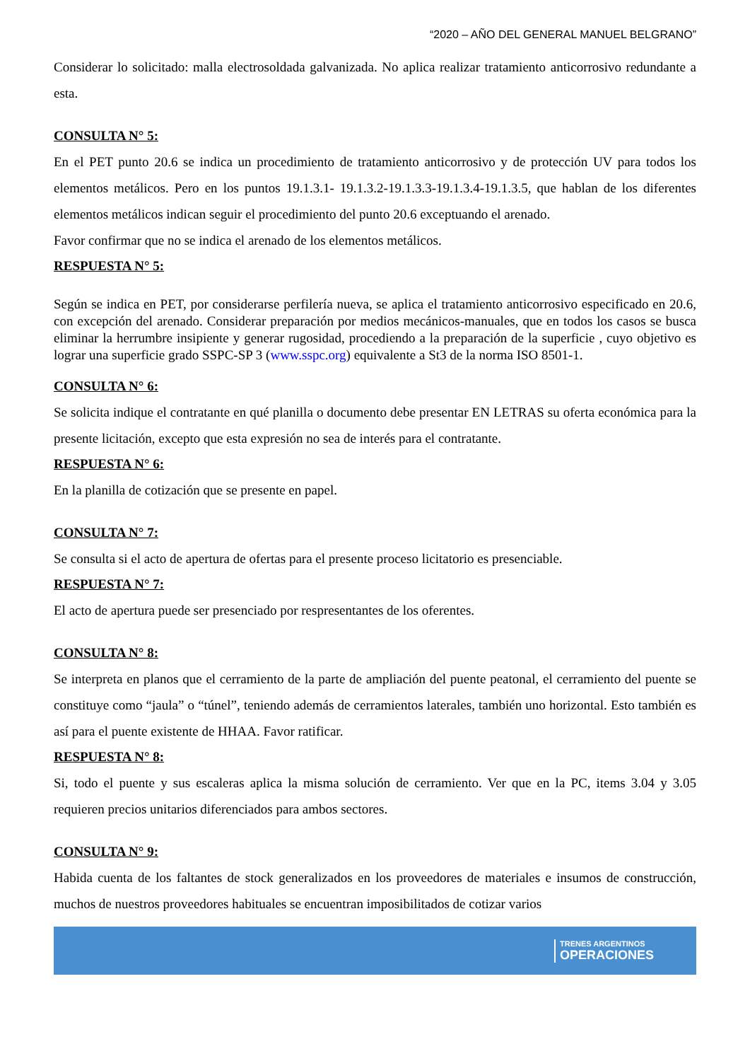“2020 – AÑO DEL GENERAL MANUEL BELGRANO”
Considerar lo solicitado: malla electrosoldada galvanizada. No aplica realizar tratamiento anticorrosivo redundante a esta.
CONSULTA N° 5:
En el PET punto 20.6 se indica un procedimiento de tratamiento anticorrosivo y de protección UV para todos los elementos metálicos. Pero en los puntos 19.1.3.1- 19.1.3.2-19.1.3.3-19.1.3.4-19.1.3.5, que hablan de los diferentes elementos metálicos indican seguir el procedimiento del punto 20.6 exceptuando el arenado.
Favor confirmar que no se indica el arenado de los elementos metálicos.
RESPUESTA N° 5:
Según se indica en PET, por considerarse perfilería nueva, se aplica el tratamiento anticorrosivo especificado en 20.6, con excepción del arenado. Considerar preparación por medios mecánicos-manuales, que en todos los casos se busca eliminar la herrumbre insipiente y generar rugosidad, procediendo a la preparación de la superficie , cuyo objetivo es lograr una superficie grado SSPC-SP 3 (www.sspc.org) equivalente a St3 de la norma ISO 8501-1.
CONSULTA N° 6:
Se solicita indique el contratante en qué planilla o documento debe presentar EN LETRAS su oferta económica para la presente licitación, excepto que esta expresión no sea de interés para el contratante.
RESPUESTA N° 6:
En la planilla de cotización que se presente en papel.
CONSULTA N° 7:
Se consulta si el acto de apertura de ofertas para el presente proceso licitatorio es presenciable.
RESPUESTA N° 7:
El acto de apertura puede ser presenciado por respresentantes de los oferentes.
CONSULTA N° 8:
Se interpreta en planos que el cerramiento de la parte de ampliación del puente peatonal, el cerramiento del puente se constituye como “jaula” o “túnel”, teniendo además de cerramientos laterales, también uno horizontal. Esto también es así para el puente existente de HHAA. Favor ratificar.
RESPUESTA N° 8:
Si, todo el puente y sus escaleras aplica la misma solución de cerramiento. Ver que en la PC, items 3.04 y 3.05 requieren precios unitarios diferenciados para ambos sectores.
CONSULTA N° 9:
Habida cuenta de los faltantes de stock generalizados en los proveedores de materiales e insumos de construcción, muchos de nuestros proveedores habituales se encuentran imposibilitados de cotizar varios
TRENES ARGENTINOS
OPERACIONES